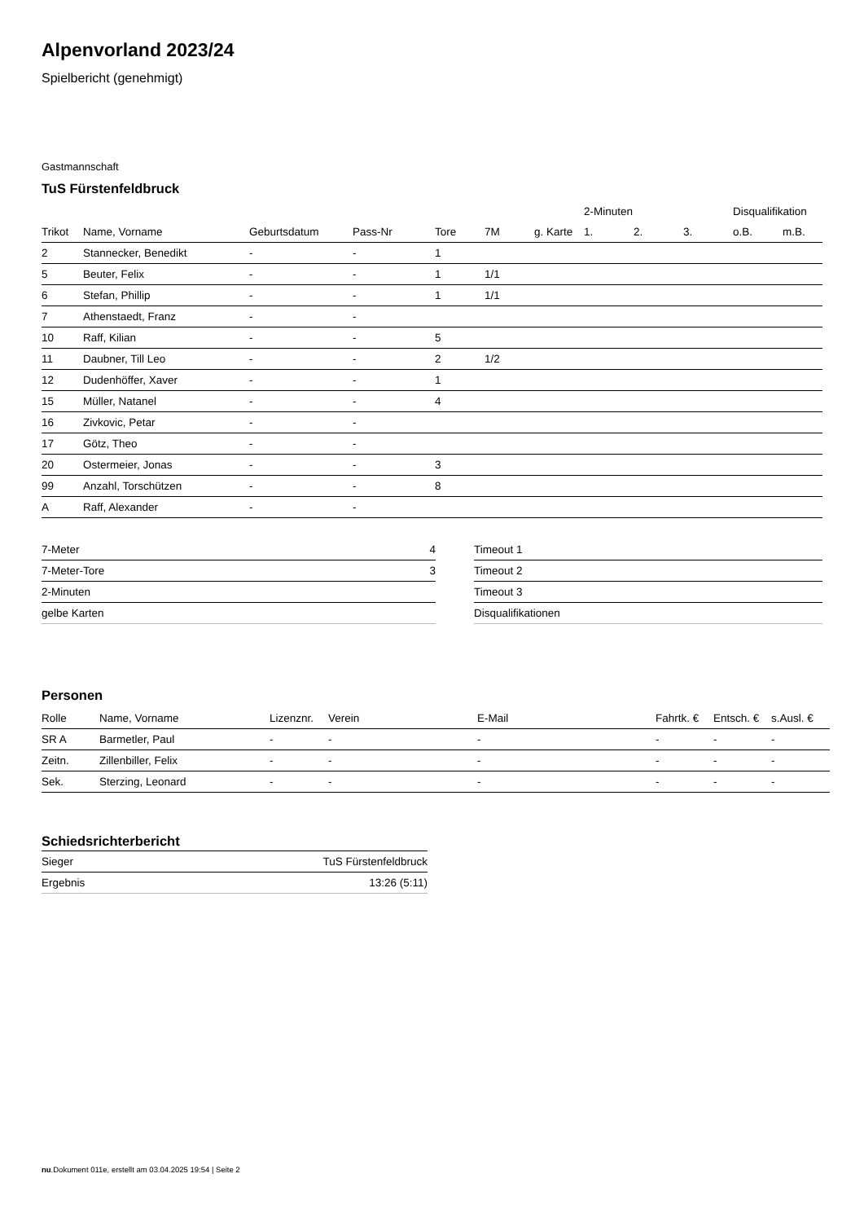Alpenvorland 2023/24
Spielbericht (genehmigt)
Gastmannschaft
TuS Fürstenfeldbruck
| | | | | | | | 2-Minuten | | | Disqualifikation | |
| --- | --- | --- | --- | --- | --- | --- | --- | --- | --- | --- | --- |
| Trikot | Name, Vorname | Geburtsdatum | Pass-Nr | Tore | 7M | g. Karte | 1. | 2. | 3. | o.B. | m.B. |
| 2 | Stannecker, Benedikt | - | - | 1 | | | | | | | |
| 5 | Beuter, Felix | - | - | 1 | 1/1 | | | | | | |
| 6 | Stefan, Phillip | - | - | 1 | 1/1 | | | | | | |
| 7 | Athenstaedt, Franz | - | - | | | | | | | | |
| 10 | Raff, Kilian | - | - | 5 | | | | | | | |
| 11 | Daubner, Till Leo | - | - | 2 | 1/2 | | | | | | |
| 12 | Dudenhöffer, Xaver | - | - | 1 | | | | | | | |
| 15 | Müller, Natanel | - | - | 4 | | | | | | | |
| 16 | Zivkovic, Petar | - | - | | | | | | | | |
| 17 | Götz, Theo | - | - | | | | | | | | |
| 20 | Ostermeier, Jonas | - | - | 3 | | | | | | | |
| 99 | Anzahl, Torschützen | - | - | 8 | | | | | | | |
| A | Raff, Alexander | - | - | | | | | | | | |
| 7-Meter | 4 |
| 7-Meter-Tore | 3 |
| 2-Minuten | |
| gelbe Karten | |
| Timeout 1 |
| Timeout 2 |
| Timeout 3 |
| Disqualifikationen |
Personen
| Rolle | Name, Vorname | Lizenznr. | Verein | E-Mail | Fahrtk. € | Entsch. € | s.Ausl. € |
| --- | --- | --- | --- | --- | --- | --- | --- |
| SR A | Barmetler, Paul | - | - | - | - | - | - |
| Zeitn. | Zillenbiller, Felix | - | - | - | - | - | - |
| Sek. | Sterzing, Leonard | - | - | - | - | - | - |
Schiedsrichterbericht
| Sieger | TuS Fürstenfeldbruck |
| Ergebnis | 13:26 (5:11) |
nu.Dokument 011e, erstellt am 03.04.2025 19:54 | Seite 2